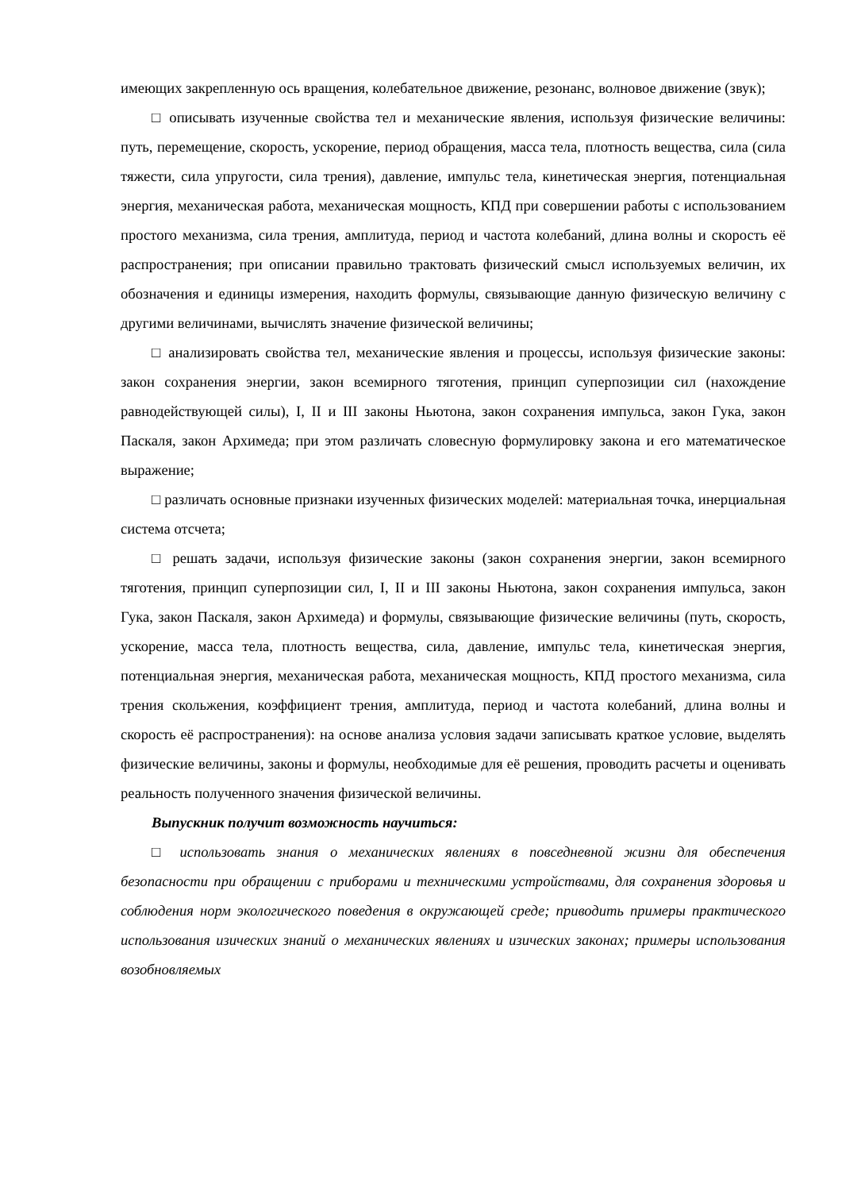имеющих закрепленную ось вращения, колебательное движение, резонанс, волновое движение (звук);
□ описывать изученные свойства тел и механические явления, используя физические величины: путь, перемещение, скорость, ускорение, период обращения, масса тела, плотность вещества, сила (сила тяжести, сила упругости, сила трения), давление, импульс тела, кинетическая энергия, потенциальная энергия, механическая работа, механическая мощность, КПД при совершении работы с использованием простого механизма, сила трения, амплитуда, период и частота колебаний, длина волны и скорость её распространения; при описании правильно трактовать физический смысл используемых величин, их обозначения и единицы измерения, находить формулы, связывающие данную физическую величину с другими величинами, вычислять значение физической величины;
□ анализировать свойства тел, механические явления и процессы, используя физические законы: закон сохранения энергии, закон всемирного тяготения, принцип суперпозиции сил (нахождение равнодействующей силы), I, II и III законы Ньютона, закон сохранения импульса, закон Гука, закон Паскаля, закон Архимеда; при этом различать словесную формулировку закона и его математическое выражение;
□ различать основные признаки изученных физических моделей: материальная точка, инерциальная система отсчета;
□ решать задачи, используя физические законы (закон сохранения энергии, закон всемирного тяготения, принцип суперпозиции сил, I, II и III законы Ньютона, закон сохранения импульса, закон Гука, закон Паскаля, закон Архимеда) и формулы, связывающие физические величины (путь, скорость, ускорение, масса тела, плотность вещества, сила, давление, импульс тела, кинетическая энергия, потенциальная энергия, механическая работа, механическая мощность, КПД простого механизма, сила трения скольжения, коэффициент трения, амплитуда, период и частота колебаний, длина волны и скорость её распространения): на основе анализа условия задачи записывать краткое условие, выделять физические величины, законы и формулы, необходимые для её решения, проводить расчеты и оценивать реальность полученного значения физической величины.
Выпускник получит возможность научиться:
□ использовать знания о механических явлениях в повседневной жизни для обеспечения безопасности при обращении с приборами и техническими устройствами, для сохранения здоровья и соблюдения норм экологического поведения в окружающей среде; приводить примеры практического использования изических знаний о механических явлениях и изических законах; примеры использования возобновляемых